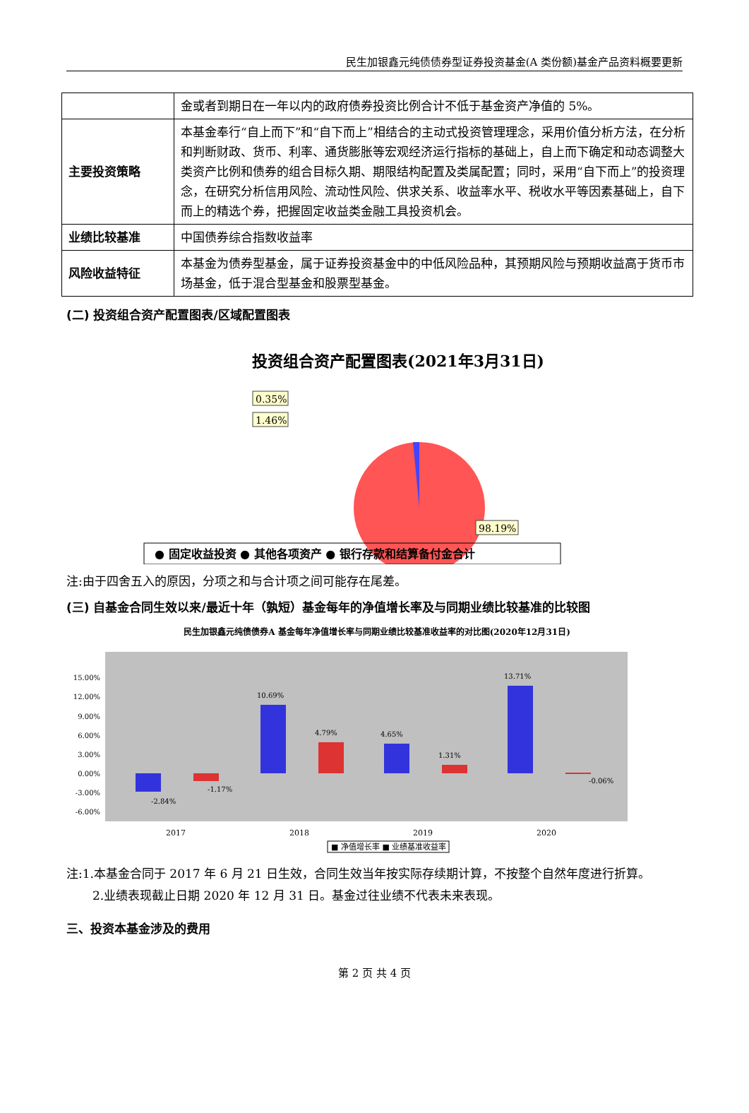民生加银鑫元纯债债券型证券投资基金(A 类份额)基金产品资料概要更新
| | 金或者到期日在一年以内的政府债券投资比例合计不低于基金资产净值的 5%。 |
| 主要投资策略 | 本基金奉行“自上而下”和“自下而上”相结合的主动式投资管理理念，采用价值分析方法，在分析和判断财政、货币、利率、通货膨胀等宏观经济运行指标的基础上，自上而下确定和动态调整大类资产比例和债券的组合目标久期、期限结构配置及类属配置；同时，采用“自下而上”的投资理念，在研究分析信用风险、流动性风险、供求关系、收益率水平、税收水平等因素基础上，自下而上的精选个券，把握固定收益类金融工具投资机会。 |
| 业绩比较基准 | 中国债券综合指数收益率 |
| 风险收益特征 | 本基金为债券型基金，属于证券投资基金中的中低风险品种，其预期风险与预期收益高于货币市场基金，低于混合型基金和股票型基金。 |
(二) 投资组合资产配置图表/区域配置图表
投资组合资产配置图表(2021年3月31日)
0.35%
1.46%
98.19%
● 固定收益投资 ● 其他各项资产 ● 银行存款和结算备付金合计
注:由于四舍五入的原因，分项之和与合计项之间可能存在尾差。
(三) 自基金合同生效以来/最近十年（孰短）基金每年的净值增长率及与同期业绩比较基准的比较图
民生加银鑫元纯债债券A 基金每年净值增长率与同期业绩比较基准收益率的对比图(2020年12月31日)
15.00%
12.00%
9.00%
6.00%
3.00%
0.00%
-3.00%
-6.00%
-2.84%
-1.17%
10.69%
4.79%
4.65%
1.31%
13.71%
-0.06%
2017
2018
2019
2020
■ 净值增长率 ■ 业绩基准收益率
注:1.本基金合同于 2017 年 6 月 21 日生效，合同生效当年按实际存续期计算，不按整个自然年度进行折算。
2.业绩表现截止日期 2020 年 12 月 31 日。基金过往业绩不代表未来表现。
三、投资本基金涉及的费用
第 2 页 共 4 页